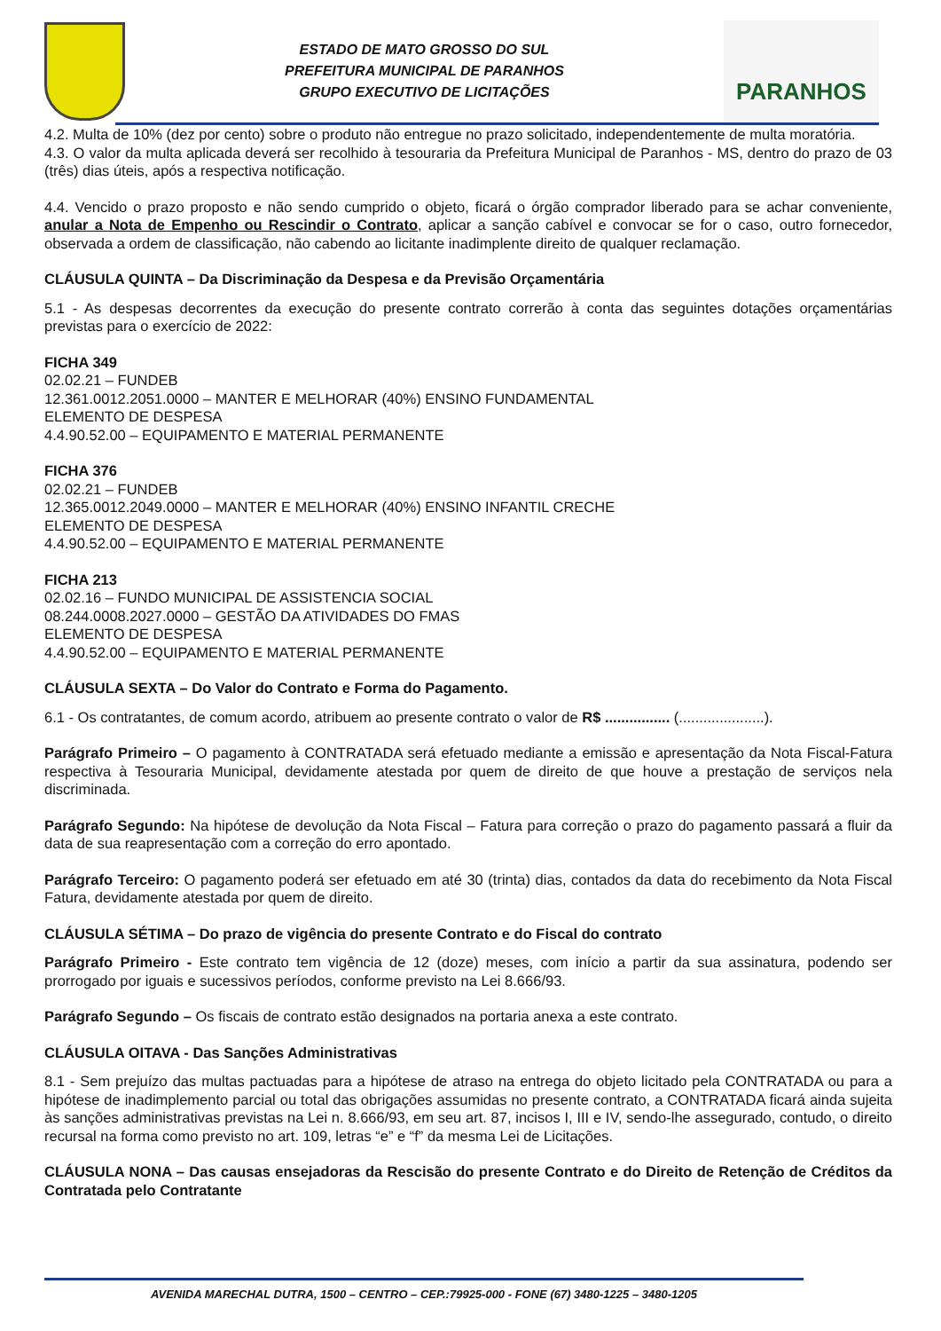ESTADO DE MATO GROSSO DO SUL
PREFEITURA MUNICIPAL DE PARANHOS
GRUPO EXECUTIVO DE LICITAÇÕES
PARANHOS
4.2. Multa de 10% (dez por cento) sobre o produto não entregue no prazo solicitado, independentemente de multa moratória.
4.3. O valor da multa aplicada deverá ser recolhido à tesouraria da Prefeitura Municipal de Paranhos - MS, dentro do prazo de 03 (três) dias úteis, após a respectiva notificação.
4.4. Vencido o prazo proposto e não sendo cumprido o objeto, ficará o órgão comprador liberado para se achar conveniente, anular a Nota de Empenho ou Rescindir o Contrato, aplicar a sanção cabível e convocar se for o caso, outro fornecedor, observada a ordem de classificação, não cabendo ao licitante inadimplente direito de qualquer reclamação.
CLÁUSULA QUINTA – Da Discriminação da Despesa e da Previsão Orçamentária
5.1 - As despesas decorrentes da execução do presente contrato correrão à conta das seguintes dotações orçamentárias previstas para o exercício de 2022:
FICHA 349
02.02.21 – FUNDEB
12.361.0012.2051.0000 – MANTER E MELHORAR (40%) ENSINO FUNDAMENTAL
ELEMENTO DE DESPESA
4.4.90.52.00 – EQUIPAMENTO E MATERIAL PERMANENTE
FICHA 376
02.02.21 – FUNDEB
12.365.0012.2049.0000 – MANTER E MELHORAR (40%) ENSINO INFANTIL CRECHE
ELEMENTO DE DESPESA
4.4.90.52.00 – EQUIPAMENTO E MATERIAL PERMANENTE
FICHA 213
02.02.16 – FUNDO MUNICIPAL DE ASSISTENCIA SOCIAL
08.244.0008.2027.0000 – GESTÃO DA ATIVIDADES DO FMAS
ELEMENTO DE DESPESA
4.4.90.52.00 – EQUIPAMENTO E MATERIAL PERMANENTE
CLÁUSULA SEXTA – Do Valor do Contrato e Forma do Pagamento.
6.1 - Os contratantes, de comum acordo, atribuem ao presente contrato o valor de R$ ................ (.....................).
Parágrafo Primeiro – O pagamento à CONTRATADA será efetuado mediante a emissão e apresentação da Nota Fiscal-Fatura respectiva à Tesouraria Municipal, devidamente atestada por quem de direito de que houve a prestação de serviços nela discriminada.
Parágrafo Segundo: Na hipótese de devolução da Nota Fiscal – Fatura para correção o prazo do pagamento passará a fluir da data de sua reapresentação com a correção do erro apontado.
Parágrafo Terceiro: O pagamento poderá ser efetuado em até 30 (trinta) dias, contados da data do recebimento da Nota Fiscal Fatura, devidamente atestada por quem de direito.
CLÁUSULA SÉTIMA – Do prazo de vigência do presente Contrato e do Fiscal do contrato
Parágrafo Primeiro - Este contrato tem vigência de 12 (doze) meses, com início a partir da sua assinatura, podendo ser prorrogado por iguais e sucessivos períodos, conforme previsto na Lei 8.666/93.
Parágrafo Segundo – Os fiscais de contrato estão designados na portaria anexa a este contrato.
CLÁUSULA OITAVA - Das Sanções Administrativas
8.1 - Sem prejuízo das multas pactuadas para a hipótese de atraso na entrega do objeto licitado pela CONTRATADA ou para a hipótese de inadimplemento parcial ou total das obrigações assumidas no presente contrato, a CONTRATADA ficará ainda sujeita às sanções administrativas previstas na Lei n. 8.666/93, em seu art. 87, incisos I, III e IV, sendo-lhe assegurado, contudo, o direito recursal na forma como previsto no art. 109, letras “e” e “f” da mesma Lei de Licitações.
CLÁUSULA NONA – Das causas ensejadoras da Rescisão do presente Contrato e do Direito de Retenção de Créditos da Contratada pelo Contratante
AVENIDA MARECHAL DUTRA, 1500 – CENTRO – CEP.:79925-000 - FONE (67) 3480-1225 – 3480-1205